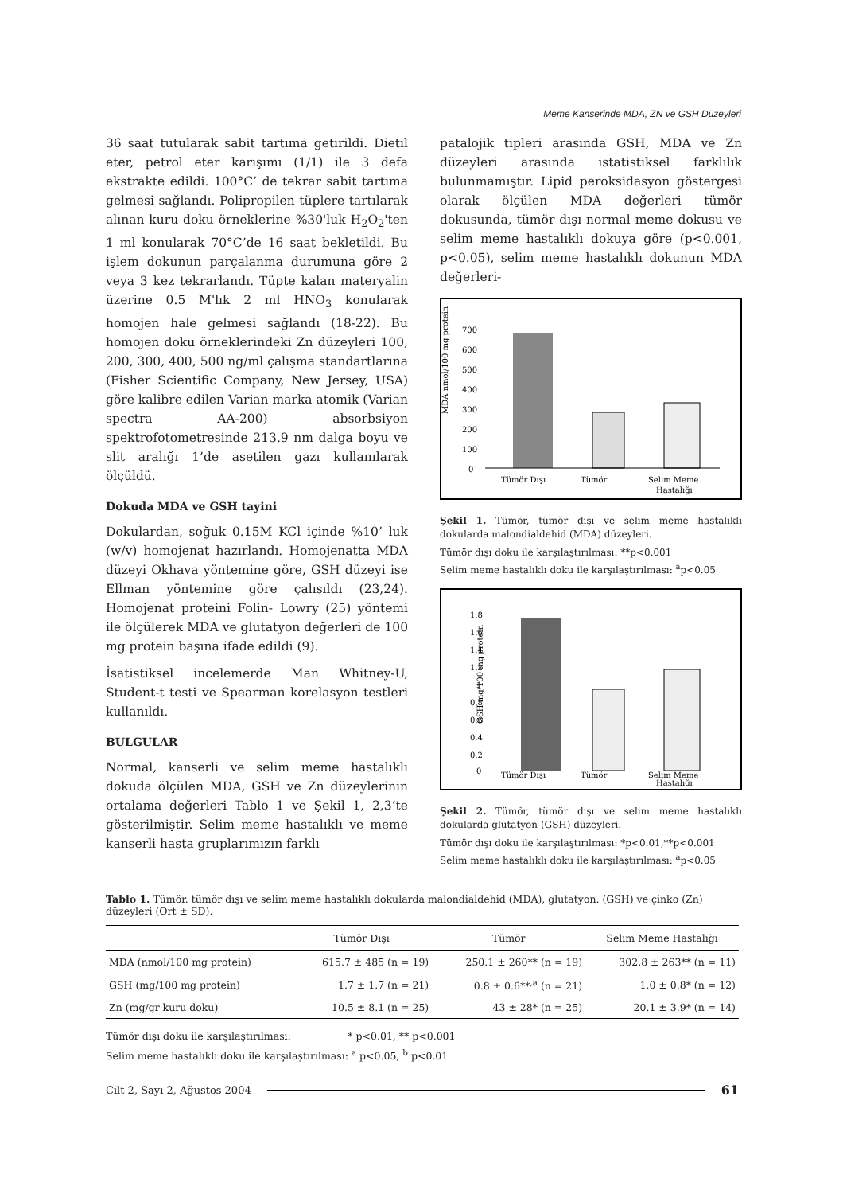Meme Kanserinde MDA, ZN ve GSH Düzeyleri
36 saat tutularak sabit tartıma getirildi. Dietil eter, petrol eter karışımı (1/1) ile 3 defa ekstrakte edildi. 100°C’ de tekrar sabit tartıma gelmesi sağlandı. Polipropilen tüplere tartılarak alınan kuru doku örneklerine %30'luk H<sub>2</sub>O<sub>2</sub>'ten 1 ml konularak 70°C’de 16 saat bekletildi. Bu işlem dokunun parçalanma durumuna göre 2 veya 3 kez tekrarlandı. Tüpte kalan materyalin üzerine 0.5 M'lık 2 ml HNO<sub>3</sub> konularak homojen hale gelmesi sağlandı (18-22). Bu homojen doku örneklerindeki Zn düzeyleri 100, 200, 300, 400, 500 ng/ml çalışma standartlarına (Fisher Scientific Company, New Jersey, USA) göre kalibre edilen Varian marka atomik (Varian spectra AA-200) absorbsiyon spektrofotometresinde 213.9 nm dalga boyu ve slit aralığı 1’de asetilen gazı kullanılarak ölçüldü.
Dokuda MDA ve GSH tayini
Dokulardan, soğuk 0.15M KCl içinde %10’ luk (w/v) homojenat hazırlandı. Homojenatta MDA düzeyi Okhava yöntemine göre, GSH düzeyi ise Ellman yöntemine göre çalışıldı (23,24). Homojenat proteini Folin- Lowry (25) yöntemi ile ölçülerek MDA ve glutatyon değerleri de 100 mg protein başına ifade edildi (9).
İsatistiksel incelemerde Man Whitney-U, Student-t testi ve Spearman korelasyon testleri kullanıldı.
BULGULAR
Normal, kanserli ve selim meme hastalıklı dokuda ölçülen MDA, GSH ve Zn düzeylerinin ortalama değerleri Tablo 1 ve Şekil 1, 2,3’te gösterilmiştir. Selim meme hastalıklı ve meme kanserli hasta gruplarımızın farklı
patalojik tipleri arasında GSH, MDA ve Zn düzeyleri arasında istatistiksel farklılık bulunmamıştır. Lipid peroksidasyon göstergesi olarak ölçülen MDA değerleri tümör dokusunda, tümör dışı normal meme dokusu ve selim meme hastalıklı dokuya göre (p<0.001, p<0.05), selim meme hastalıklı dokunun MDA değerleri-
MDA nmol/100 mg protein
700
600
500
400
300
200
100
0
Tümör Dışı
Tümör
Selim Meme
Hastalığı
Şekil 1. Tümör, tümör dışı ve selim meme hastalıklı dokularda malondialdehid (MDA) düzeyleri.
Tümör dışı doku ile karşılaştırılması: **p<0.001
Selim meme hastalıklı doku ile karşılaştırılması: <sup>a</sup>p<0.05
GSH mg/100 mg protein
1.8
1.6
1.4
1.2
1
0.8
0.6
0.4
0.2
0
Tümör Dışı
Tümör
Selim Meme
Hastalığı
Şekil 2. Tümör, tümör dışı ve selim meme hastalıklı dokularda glutatyon (GSH) düzeyleri.
Tümör dışı doku ile karşılaştırılması: *p<0.01,**p<0.001
Selim meme hastalıklı doku ile karşılaştırılması: <sup>a</sup>p<0.05
Tablo 1. Tümör. tümör dışı ve selim meme hastalıklı dokularda malondialdehid (MDA), glutatyon. (GSH) ve çinko (Zn) düzeyleri (Ort ± SD).
| | Tümör Dışı | Tümör | Selim Meme Hastalığı |
| --- | --- | --- | --- |
| MDA (nmol/100 mg protein) | 615.7 ± 485 (n = 19) | 250.1 ± 260** (n = 19) | 302.8 ± 263** (n = 11) |
| GSH (mg/100 mg protein) | 1.7 ± 1.7 (n = 21) | 0.8 ± 0.6**<sup>,a</sup> (n = 21) | 1.0 ± 0.8* (n = 12) |
| Zn (mg/gr kuru doku) | 10.5 ± 8.1 (n = 25) | 43 ± 28* (n = 25) | 20.1 ± 3.9* (n = 14) |
Tümör dışı doku ile karşılaştırılması: * p<0.01, ** p<0.001
Selim meme hastalıklı doku ile karşılaştırılması: <sup>a</sup> p<0.05, <sup>b</sup> p<0.01
Cilt 2, Sayı 2, Ağustos 2004 61